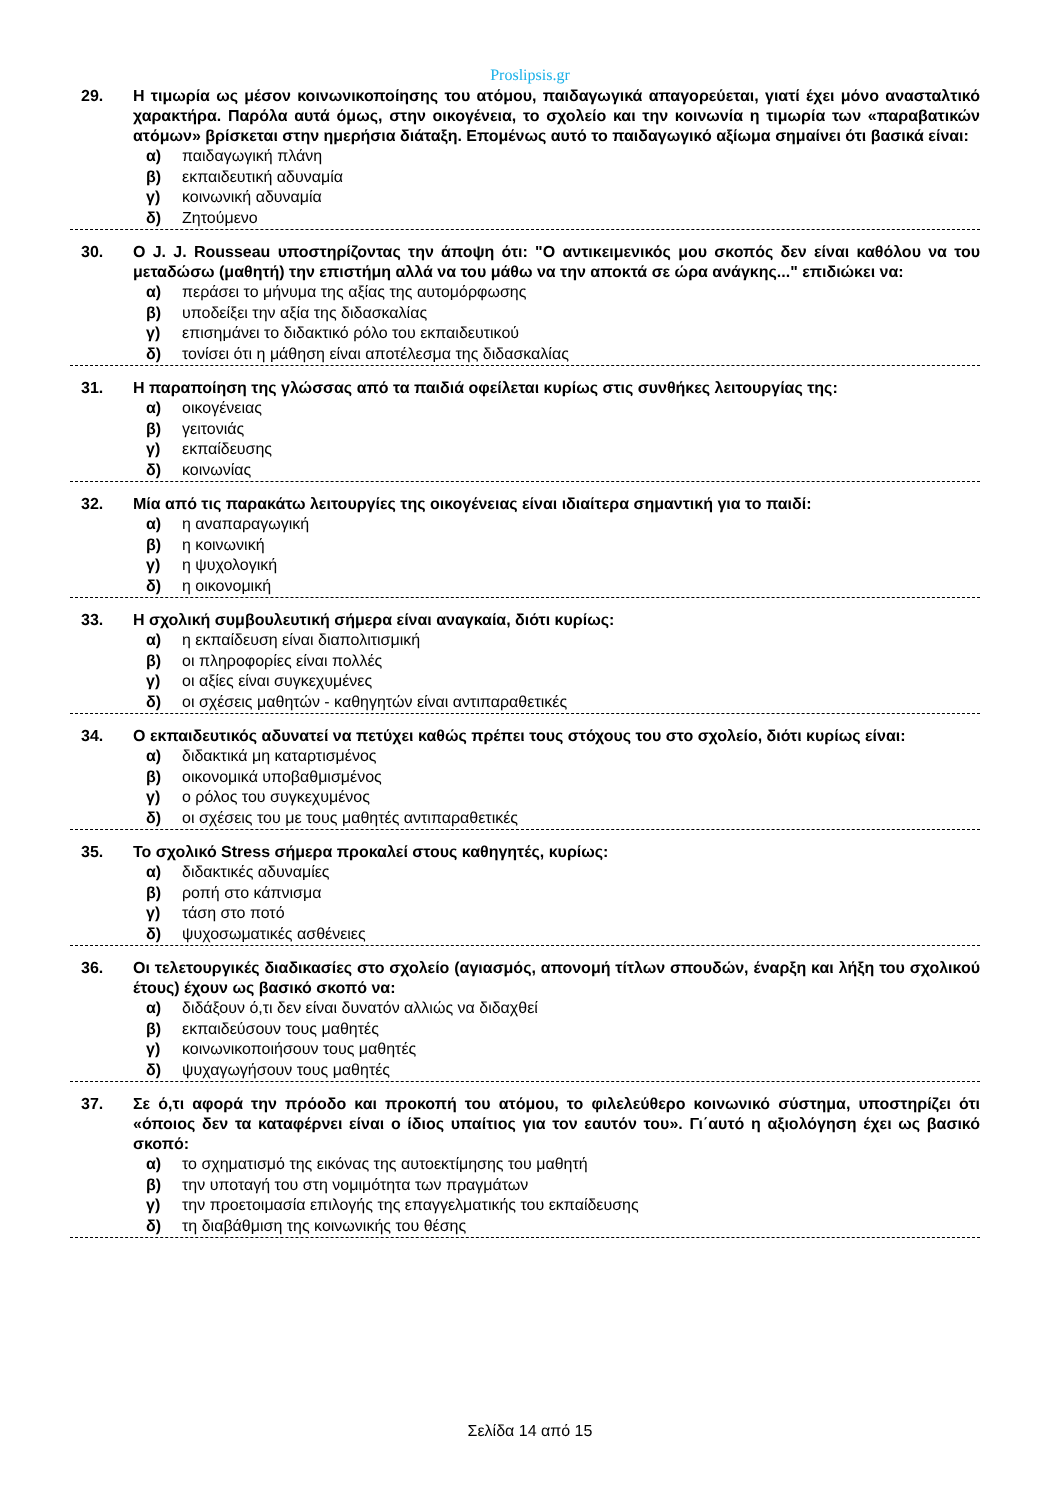Proslipsis.gr
29. Η τιμωρία ως μέσον κοινωνικοποίησης του ατόμου, παιδαγωγικά απαγορεύεται, γιατί έχει μόνο ανασταλτικό χαρακτήρα. Παρόλα αυτά όμως, στην οικογένεια, το σχολείο και την κοινωνία η τιμωρία των «παραβατικών ατόμων» βρίσκεται στην ημερήσια διάταξη. Επομένως αυτό το παιδαγωγικό αξίωμα σημαίνει ότι βασικά είναι:
α) παιδαγωγική πλάνη
β) εκπαιδευτική αδυναμία
γ) κοινωνική αδυναμία
δ) Ζητούμενο
30. Ο J. J. Rousseau υποστηρίζοντας την άποψη ότι: "Ο αντικειμενικός μου σκοπός δεν είναι καθόλου να του μεταδώσω (μαθητή) την επιστήμη αλλά να του μάθω να την αποκτά σε ώρα ανάγκης..." επιδιώκει να:
α) περάσει το μήνυμα της αξίας της αυτομόρφωσης
β) υποδείξει την αξία της διδασκαλίας
γ) επισημάνει το διδακτικό ρόλο του εκπαιδευτικού
δ) τονίσει ότι η μάθηση είναι αποτέλεσμα της διδασκαλίας
31. Η παραποίηση της γλώσσας από τα παιδιά οφείλεται κυρίως στις συνθήκες λειτουργίας της:
α) οικογένειας
β) γειτονιάς
γ) εκπαίδευσης
δ) κοινωνίας
32. Μία από τις παρακάτω λειτουργίες της οικογένειας είναι ιδιαίτερα σημαντική για το παιδί:
α) η αναπαραγωγική
β) η κοινωνική
γ) η ψυχολογική
δ) η οικονομική
33. Η σχολική συμβουλευτική σήμερα είναι αναγκαία, διότι κυρίως:
α) η εκπαίδευση είναι διαπολιτισμική
β) οι πληροφορίες είναι πολλές
γ) οι αξίες είναι συγκεχυμένες
δ) οι σχέσεις μαθητών - καθηγητών είναι αντιπαραθετικές
34. Ο εκπαιδευτικός αδυνατεί να πετύχει καθώς πρέπει τους στόχους του στο σχολείο, διότι κυρίως είναι:
α) διδακτικά μη καταρτισμένος
β) οικονομικά υποβαθμισμένος
γ) ο ρόλος του συγκεχυμένος
δ) οι σχέσεις του με τους μαθητές αντιπαραθετικές
35. Το σχολικό Stress σήμερα προκαλεί στους καθηγητές, κυρίως:
α) διδακτικές αδυναμίες
β) ροπή στο κάπνισμα
γ) τάση στο ποτό
δ) ψυχοσωματικές ασθένειες
36. Οι τελετουργικές διαδικασίες στο σχολείο (αγιασμός, απονομή τίτλων σπουδών, έναρξη και λήξη του σχολικού έτους) έχουν ως βασικό σκοπό να:
α) διδάξουν ό,τι δεν είναι δυνατόν αλλιώς να διδαχθεί
β) εκπαιδεύσουν τους μαθητές
γ) κοινωνικοποιήσουν τους μαθητές
δ) ψυχαγωγήσουν τους μαθητές
37. Σε ό,τι αφορά την πρόοδο και προκοπή του ατόμου, το φιλελεύθερο κοινωνικό σύστημα, υποστηρίζει ότι «όποιος δεν τα καταφέρνει είναι ο ίδιος υπαίτιος για τον εαυτόν του». Γι΄αυτό η αξιολόγηση έχει ως βασικό σκοπό:
α) το σχηματισμό της εικόνας της αυτοεκτίμησης του μαθητή
β) την υποταγή του στη νομιμότητα των πραγμάτων
γ) την προετοιμασία επιλογής της επαγγελματικής του εκπαίδευσης
δ) τη διαβάθμιση της κοινωνικής του θέσης
Σελίδα 14 από 15